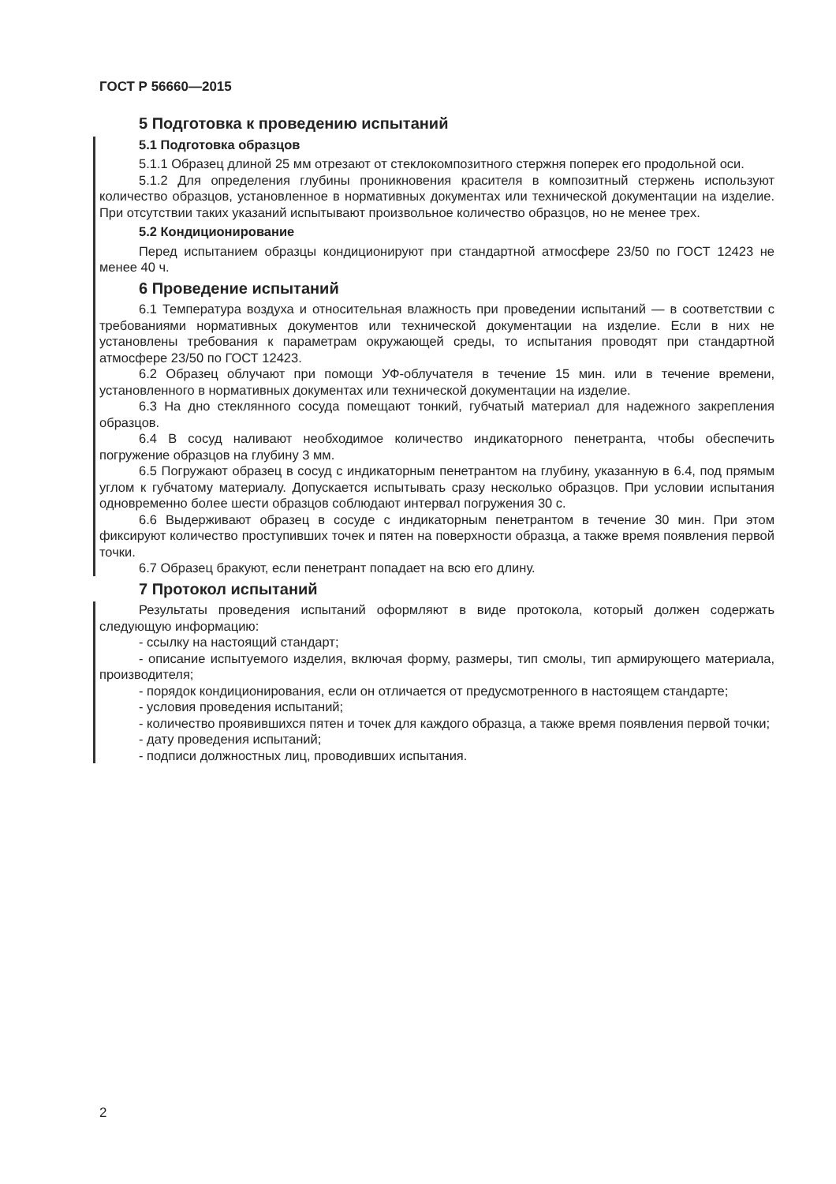ГОСТ Р 56660—2015
5 Подготовка к проведению испытаний
5.1 Подготовка образцов
5.1.1 Образец длиной 25 мм отрезают от стеклокомпозитного стержня поперек его продольной оси.
5.1.2 Для определения глубины проникновения красителя в композитный стержень используют количество образцов, установленное в нормативных документах или технической документации на изделие. При отсутствии таких указаний испытывают произвольное количество образцов, но не менее трех.
5.2 Кондиционирование
Перед испытанием образцы кондиционируют при стандартной атмосфере 23/50 по ГОСТ 12423 не менее 40 ч.
6 Проведение испытаний
6.1 Температура воздуха и относительная влажность при проведении испытаний — в соответствии с требованиями нормативных документов или технической документации на изделие. Если в них не установлены требования к параметрам окружающей среды, то испытания проводят при стандартной атмосфере 23/50 по ГОСТ 12423.
6.2 Образец облучают при помощи УФ-облучателя в течение 15 мин. или в течение времени, установленного в нормативных документах или технической документации на изделие.
6.3 На дно стеклянного сосуда помещают тонкий, губчатый материал для надежного закрепления образцов.
6.4 В сосуд наливают необходимое количество индикаторного пенетранта, чтобы обеспечить погружение образцов на глубину 3 мм.
6.5 Погружают образец в сосуд с индикаторным пенетрантом на глубину, указанную в 6.4, под прямым углом к губчатому материалу. Допускается испытывать сразу несколько образцов. При условии испытания одновременно более шести образцов соблюдают интервал погружения 30 с.
6.6 Выдерживают образец в сосуде с индикаторным пенетрантом в течение 30 мин. При этом фиксируют количество проступивших точек и пятен на поверхности образца, а также время появления первой точки.
6.7 Образец бракуют, если пенетрант попадает на всю его длину.
7 Протокол испытаний
Результаты проведения испытаний оформляют в виде протокола, который должен содержать следующую информацию:
- ссылку на настоящий стандарт;
- описание испытуемого изделия, включая форму, размеры, тип смолы, тип армирующего материала, производителя;
- порядок кондиционирования, если он отличается от предусмотренного в настоящем стандарте;
- условия проведения испытаний;
- количество проявившихся пятен и точек для каждого образца, а также время появления первой точки;
- дату проведения испытаний;
- подписи должностных лиц, проводивших испытания.
2